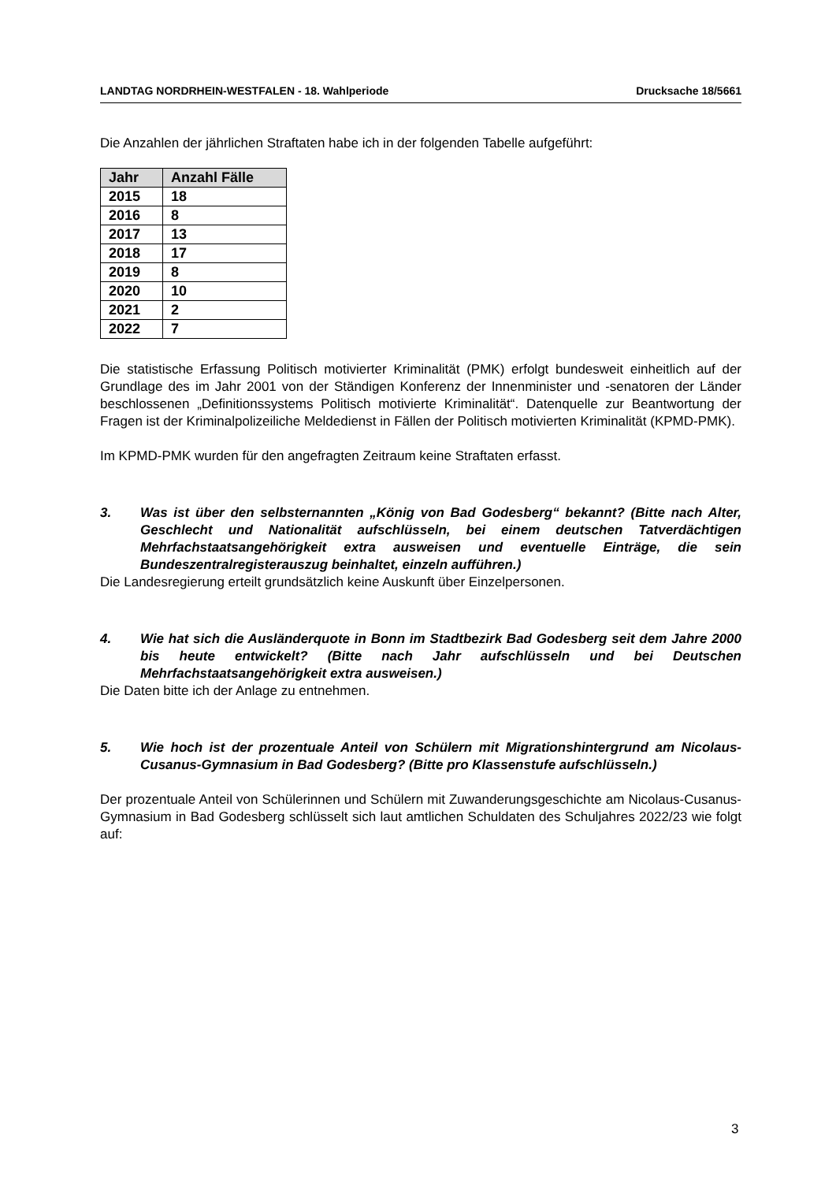LANDTAG NORDRHEIN-WESTFALEN - 18. Wahlperiode Drucksache 18/5661
Die Anzahlen der jährlichen Straftaten habe ich in der folgenden Tabelle aufgeführt:
| Jahr | Anzahl Fälle |
| --- | --- |
| 2015 | 18 |
| 2016 | 8 |
| 2017 | 13 |
| 2018 | 17 |
| 2019 | 8 |
| 2020 | 10 |
| 2021 | 2 |
| 2022 | 7 |
Die statistische Erfassung Politisch motivierter Kriminalität (PMK) erfolgt bundesweit einheitlich auf der Grundlage des im Jahr 2001 von der Ständigen Konferenz der Innenminister und -senatoren der Länder beschlossenen „Definitionssystems Politisch motivierte Kriminalität“. Datenquelle zur Beantwortung der Fragen ist der Kriminalpolizeiliche Meldedienst in Fällen der Politisch motivierten Kriminalität (KPMD-PMK).
Im KPMD-PMK wurden für den angefragten Zeitraum keine Straftaten erfasst.
3. Was ist über den selbsternannten „König von Bad Godesberg“ bekannt? (Bitte nach Alter, Geschlecht und Nationalität aufschlüsseln, bei einem deutschen Tatverdächtigen Mehrfachstaatsangehörigkeit extra ausweisen und eventuelle Einträge, die sein Bundeszentralregisterauszug beinhaltet, einzeln aufführen.)
Die Landesregierung erteilt grundsätzlich keine Auskunft über Einzelpersonen.
4. Wie hat sich die Ausländerquote in Bonn im Stadtbezirk Bad Godesberg seit dem Jahre 2000 bis heute entwickelt? (Bitte nach Jahr aufschlüsseln und bei Deutschen Mehrfachstaatsangehörigkeit extra ausweisen.)
Die Daten bitte ich der Anlage zu entnehmen.
5. Wie hoch ist der prozentuale Anteil von Schülern mit Migrationshintergrund am Nicolaus-Cusanus-Gymnasium in Bad Godesberg? (Bitte pro Klassenstufe aufschlüsseln.)
Der prozentuale Anteil von Schülerinnen und Schülern mit Zuwanderungsgeschichte am Nicolaus-Cusanus-Gymnasium in Bad Godesberg schlüsselt sich laut amtlichen Schuldaten des Schuljahres 2022/23 wie folgt auf:
3